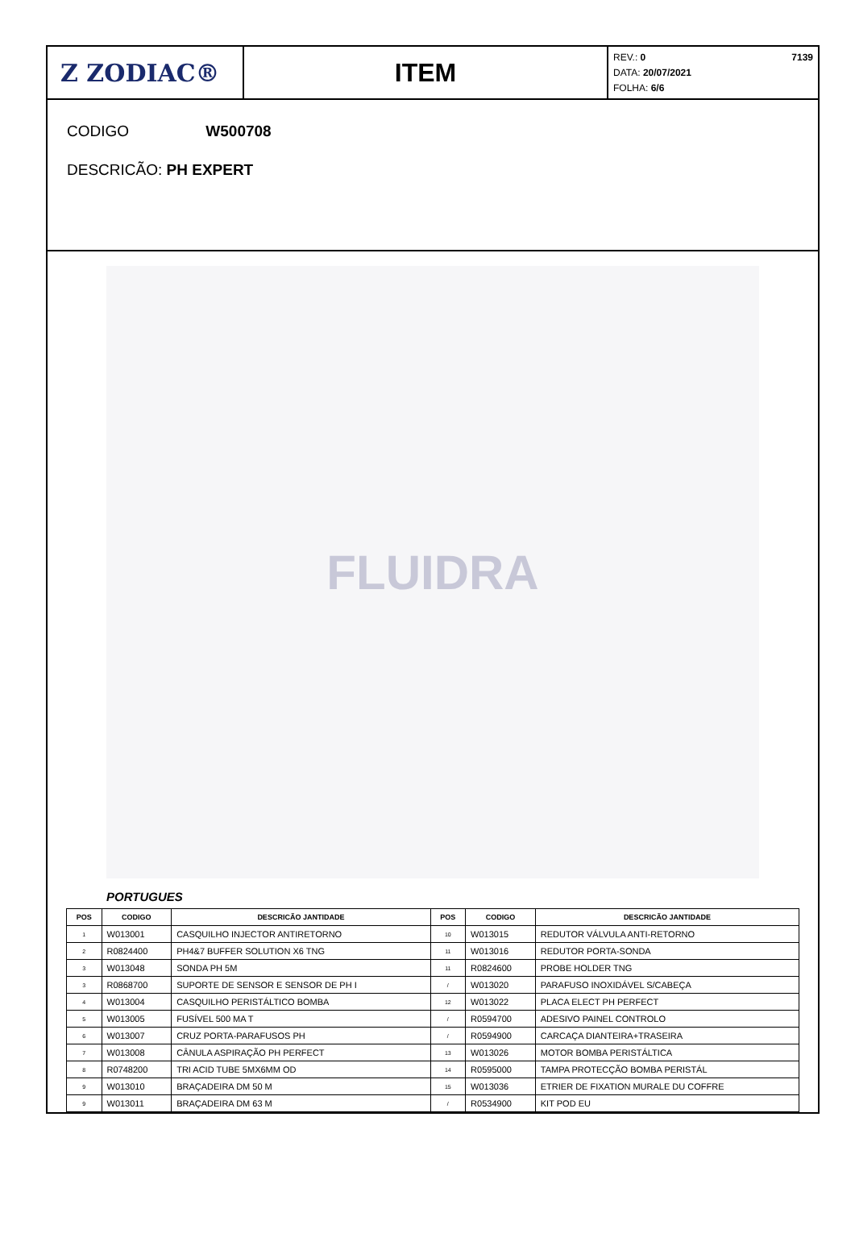Z ZODIAC® ITEM
7139 REV.: 0
DATA: 20/07/2021
FOLHA: 6/6
CODIGO W500708
DESCRICÃO: PH EXPERT
FLUIDRA
PORTUGUES
| POS | CODIGO | DESCRICÃO JANTIDADE | POS | CODIGO | DESCRICÃO JANTIDADE |
| --- | --- | --- | --- | --- | --- |
| 1 | W013001 | CASQUILHO INJECTOR ANTIRETORNO | 10 | W013015 | REDUTOR VÁLVULA ANTI-RETORNO |
| 2 | R0824400 | PH4&7 BUFFER SOLUTION X6 TNG | 11 | W013016 | REDUTOR PORTA-SONDA |
| 3 | W013048 | SONDA PH 5M | 11 | R0824600 | PROBE HOLDER TNG |
| 3 | R0868700 | SUPORTE DE SENSOR E SENSOR DE PH I | / | W013020 | PARAFUSO INOXIDÁVEL S/CABEÇA |
| 4 | W013004 | CASQUILHO PERISTÁLTICO BOMBA | 12 | W013022 | PLACA ELECT PH PERFECT |
| 5 | W013005 | FUSÍVEL 500 MA T | / | R0594700 | ADESIVO PAINEL CONTROLO |
| 6 | W013007 | CRUZ PORTA-PARAFUSOS PH | / | R0594900 | CARCAÇA DIANTEIRA+TRASEIRA |
| 7 | W013008 | CÂNULA ASPIRAÇÃO PH PERFECT | 13 | W013026 | MOTOR BOMBA PERISTÁLTICA |
| 8 | R0748200 | TRI ACID TUBE 5MX6MM OD | 14 | R0595000 | TAMPA PROTECÇÃO BOMBA PERISTÁL |
| 9 | W013010 | BRAÇADEIRA DM 50 M | 15 | W013036 | ETRIER DE FIXATION MURALE DU COFFRE |
| 9 | W013011 | BRAÇADEIRA DM 63 M | / | R0534900 | KIT POD EU |